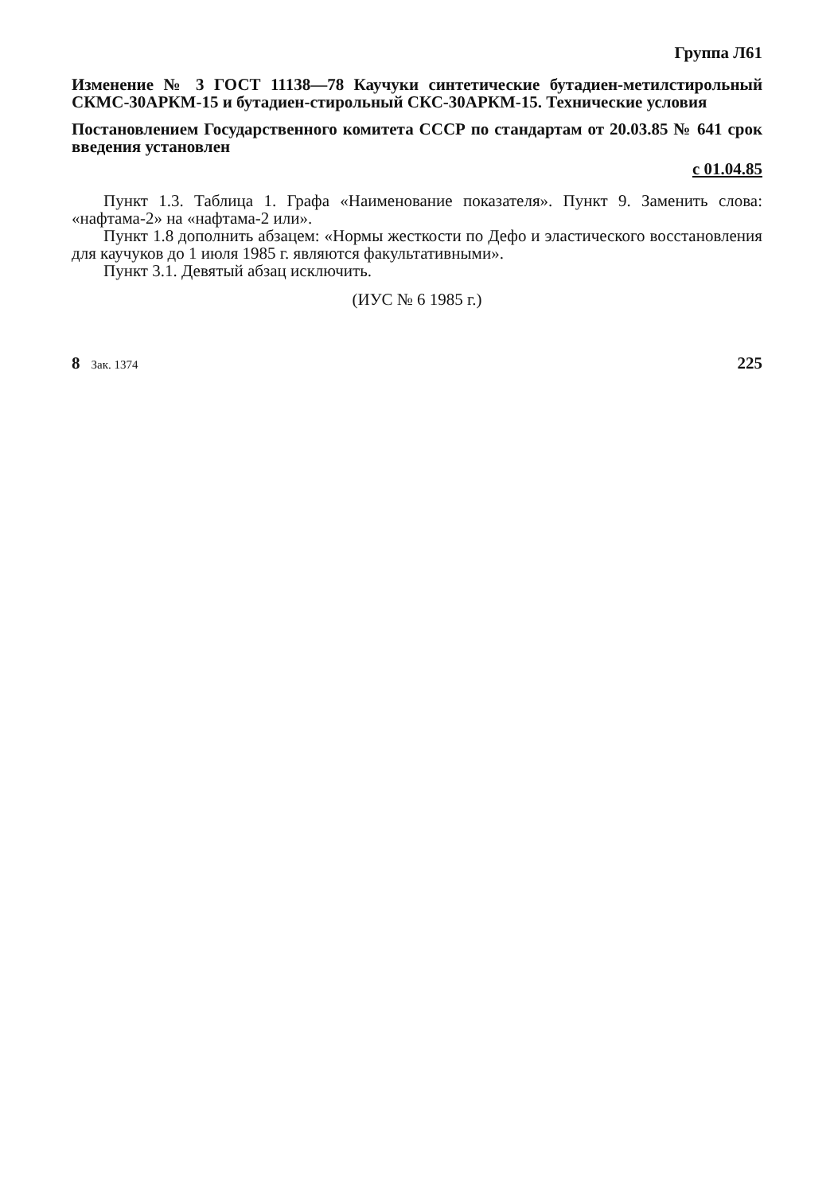Группа Л61
Изменение № 3 ГОСТ 11138—78 Каучуки синтетические бутадиен-метилстирольный СКМС-30АРКМ-15 и бутадиен-стирольный СКС-30АРКМ-15. Технические условия
Постановлением Государственного комитета СССР по стандартам от 20.03.85 № 641 срок введения установлен
с 01.04.85
Пункт 1.3. Таблица 1. Графа «Наименование показателя». Пункт 9. Заменить слова: «нафтама-2» на «нафтама-2 или».
Пункт 1.8 дополнить абзацем: «Нормы жесткости по Дефо и эластического восстановления для каучуков до 1 июля 1985 г. являются факультативными».
Пункт 3.1. Девятый абзац исключить.
(ИУС № 6 1985 г.)
8 Зак. 1374 225